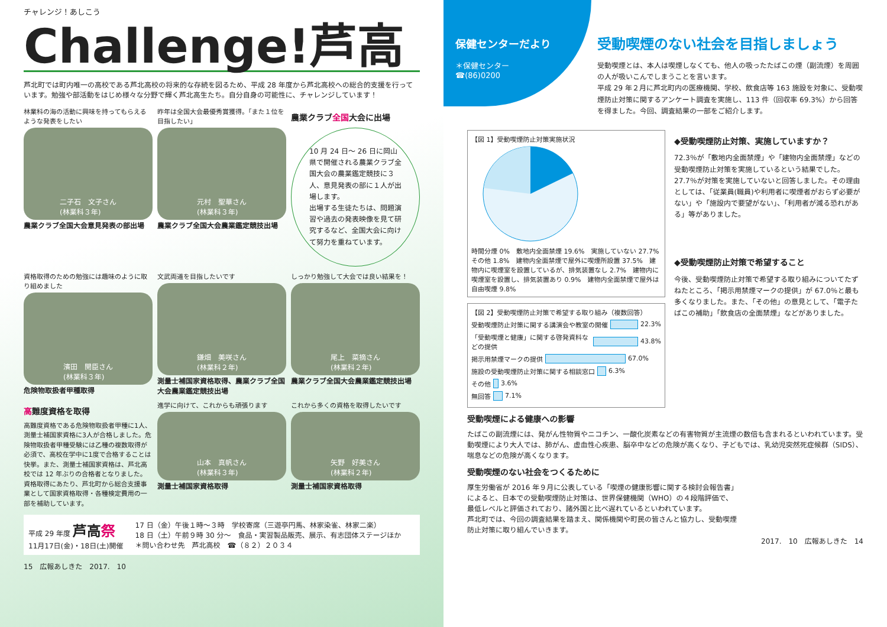チャレンジ！あしこう
Challenge!芦高
芦北町では町内唯一の高校である芦北高校の将来的な存続を図るため、平成 28 年度から芦北高校への総合的支援を行っています。勉強や部活動をはじめ様々な分野で輝く芦北高生たち。自分自身の可能性に、チャレンジしています！
林業科の海の活動に興味を持ってもらえるような発表をしたい
二子石　文子さん
(林業科３年)
農業クラブ全国大会意見発表の部出場
昨年は全国大会最優秀賞獲得。「また１位を目指したい」
元村　聖華さん
(林業科３年)
農業クラブ全国大会農業鑑定競技出場
農業クラブ全国大会に出場
10 月 24 日～ 26 日に岡山県で開催される農業クラブ全国大会の農業鑑定競技に３人、意見発表の部に１人が出場します。
出場する生徒たちは、問題演習や過去の発表映像を見て研究するなど、全国大会に向けて努力を重ねています。
資格取得のための勉強には趣味のように取り組めました
濱田　開臣さん
(林業科３年)
危険物取扱者甲種取得
文武両道を目指したいです
鎌畑　美咲さん
(林業科２年)
測量士補国家資格取得、農業クラブ全国大会農業鑑定競技出場
しっかり勉強して大会では良い結果を！
尾上　菜摘さん
(林業科２年)
農業クラブ全国大会農業鑑定競技出場
高難度資格を取得
高難度資格である危険物取扱者甲種に1人、測量士補国家資格に3人が合格しました。危険物取扱者甲種受験には乙種の複数取得が必須で、高校在学中に1度で合格することは快挙。また、測量士補国家資格は、芦北高校では 12 年ぶりの合格者となりました。
資格取得にあたり、芦北町から総合支援事業として国家資格取得・各種検定費用の一部を補助しています。
進学に向けて、これからも頑張ります
山本　真帆さん
(林業科３年)
測量士補国家資格取得
これから多くの資格を取得したいです
矢野　好美さん
(林業科２年)
測量士補国家資格取得
平成 29 年度 芦高祭
11月17日(金)・18日(土)開催
17 日（金）午後１時～３時　学校寄席（三遊亭円馬、林家染雀、林家二楽）
18 日（土）午前９時 30 分～　食品・実習製品販売、展示、有志団体ステージほか
＊問い合わせ先　芦北高校　☎（８２）２０３４
15　広報あしきた　2017.　10
保健センターだより
＊保健センター
☎(86)0200
受動喫煙のない社会を目指しましょう
受動喫煙とは、本人は喫煙しなくても、他人の吸ったたばこの煙（副流煙）を周囲の人が吸いこんでしまうことを言います。
平成 29 年２月に芦北町内の医療機関、学校、飲食店等 163 施設を対象に、受動喫煙防止対策に関するアンケート調査を実施し、113 件（回収率 69.3%）から回答を得ました。今回、調査結果の一部をご紹介します。
【図 1】受動喫煙防止対策実施状況
時間分煙 0%　敷地内全面禁煙 19.6%　実施していない 27.7%　その他 1.8%　建物内全面禁煙で屋外に喫煙所設置 37.5%　建物内に喫煙室を設置しているが、排気装置なし 2.7%　建物内に喫煙室を設置し、排気装置あり 0.9%　建物内全面禁煙で屋外は自由喫煙 9.8%
【図 2】受動喫煙防止対策で希望する取り組み（複数回答）
受動喫煙防止対策に関する講演会や教室の開催
22.3%
「受動喫煙と健康」に関する啓発資料などの提供
43.8%
掲示用禁煙マークの提供
67.0%
施設の受動喫煙防止対策に関する相談窓口
6.3%
その他
3.6%
無回答
7.1%
◆受動喫煙防止対策、実施していますか？
72.3％が「敷地内全面禁煙」や「建物内全面禁煙」などの受動喫煙防止対策を実施しているという結果でした。
27.7％が対策を実施していないと回答しました。その理由としては、「従業員(職員)や利用者に喫煙者がおらず必要がない」や「施設内で要望がない」、「利用者が減る恐れがある」等がありました。
◆受動喫煙防止対策で希望すること
今後、受動喫煙防止対策で希望する取り組みについてたずねたところ、「掲示用禁煙マークの提供」が 67.0％と最も多くなりました。また、「その他」の意見として、「電子たばこの補助」「飲食店の全面禁煙」などがありました。
受動喫煙による健康への影響
たばこの副流煙には、発がん性物質やニコチン、一酸化炭素などの有害物質が主流煙の数倍も含まれるといわれています。受動喫煙により大人では、肺がん、虚血性心疾患、脳卒中などの危険が高くなり、子どもでは、乳幼児突然死症候群（SIDS）、喘息などの危険が高くなります。
受動喫煙のない社会をつくるために
厚生労働省が 2016 年９月に公表している「喫煙の健康影響に関する検討会報告書」によると、日本での受動喫煙防止対策は、世界保健機関（WHO）の４段階評価で、最低レベルと評価されており、諸外国と比べ遅れているといわれています。
芦北町では、今回の調査結果を踏まえ、関係機関や町民の皆さんと協力し、受動喫煙防止対策に取り組んでいきます。
2017.　10　広報あしきた　14